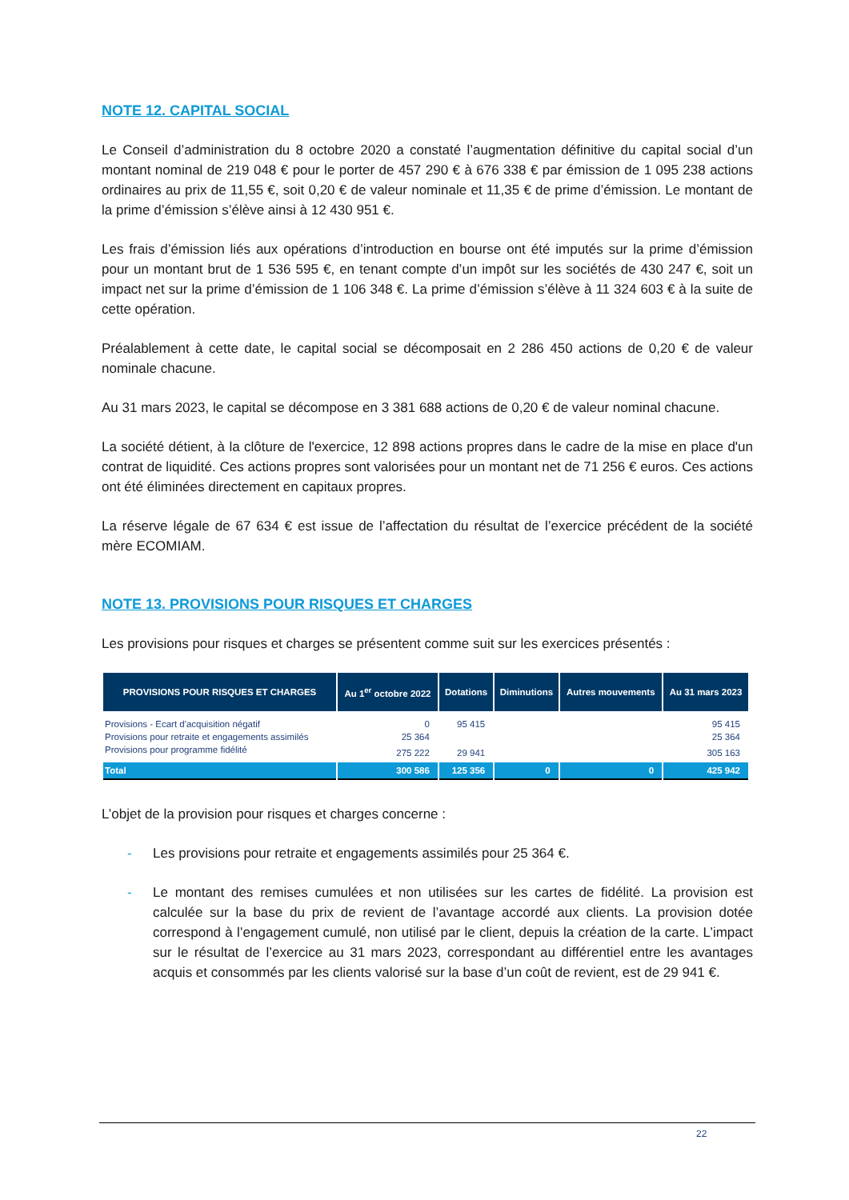NOTE 12. CAPITAL SOCIAL
Le Conseil d’administration du 8 octobre 2020 a constaté l’augmentation définitive du capital social d’un montant nominal de 219 048 € pour le porter de 457 290 € à 676 338 € par émission de 1 095 238 actions ordinaires au prix de 11,55 €, soit 0,20 € de valeur nominale et 11,35 € de prime d’émission. Le montant de la prime d’émission s’élève ainsi à 12 430 951 €.
Les frais d’émission liés aux opérations d’introduction en bourse ont été imputés sur la prime d’émission pour un montant brut de 1 536 595 €, en tenant compte d’un impôt sur les sociétés de 430 247 €, soit un impact net sur la prime d’émission de 1 106 348 €. La prime d’émission s’élève à 11 324 603 € à la suite de cette opération.
Préalablement à cette date, le capital social se décomposait en 2 286 450 actions de 0,20 € de valeur nominale chacune.
Au 31 mars 2023, le capital se décompose en 3 381 688 actions de 0,20 € de valeur nominal chacune.
La société détient, à la clôture de l'exercice, 12 898 actions propres dans le cadre de la mise en place d'un contrat de liquidité. Ces actions propres sont valorisées pour un montant net de 71 256 € euros. Ces actions ont été éliminées directement en capitaux propres.
La réserve légale de 67 634 € est issue de l’affectation du résultat de l’exercice précédent de la société mère ECOMIAM.
NOTE 13. PROVISIONS POUR RISQUES ET CHARGES
Les provisions pour risques et charges se présentent comme suit sur les exercices présentés :
| PROVISIONS POUR RISQUES ET CHARGES | Au 1<sup>er</sup> octobre 2022 | Dotations | Diminutions | Autres mouvements | Au 31 mars 2023 |
| --- | --- | --- | --- | --- | --- |
| Provisions - Ecart d'acquisition négatif | 0 | 95 415 | | | 95 415 |
| Provisions pour retraite et engagements assimilés | 25 364 | | | | 25 364 |
| Provisions pour programme fidélité | 275 222 | 29 941 | | | 305 163 |
| Total | 300 586 | 125 356 | 0 | 0 | 425 942 |
L’objet de la provision pour risques et charges concerne :
- Les provisions pour retraite et engagements assimilés pour 25 364 €.
- Le montant des remises cumulées et non utilisées sur les cartes de fidélité. La provision est calculée sur la base du prix de revient de l’avantage accordé aux clients. La provision dotée correspond à l’engagement cumulé, non utilisé par le client, depuis la création de la carte. L’impact sur le résultat de l’exercice au 31 mars 2023, correspondant au différentiel entre les avantages acquis et consommés par les clients valorisé sur la base d’un coût de revient, est de 29 941 €.
22